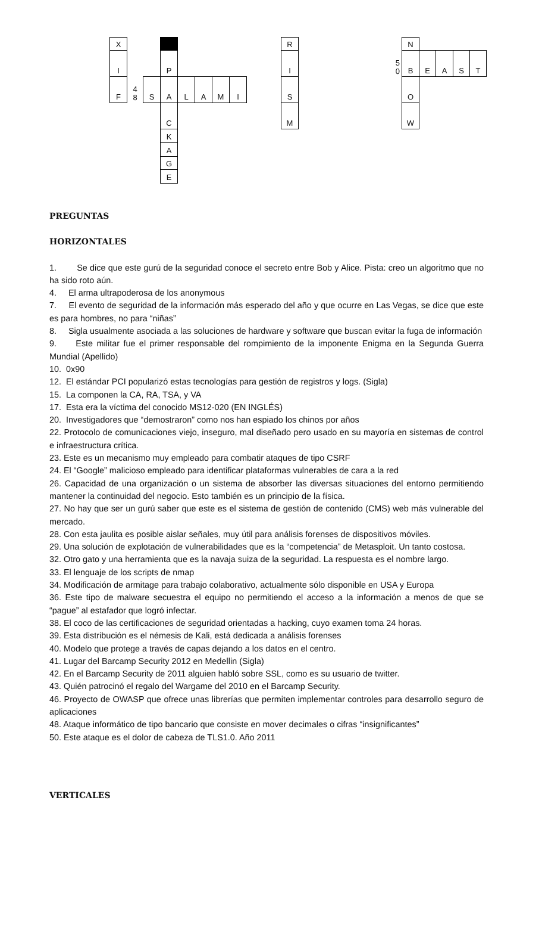| X | | | | | | | | | R | | | N | | | | |
| I | | | P | | | | | | I | | 5 0 | B | E | A | S | T |
| F | 4 8 | S | A | L | A | M | I | | S | | | O | | | | |
| | | | C | | | | | | M | | | W | | | | |
| | | | K | | | | | | | | | | | | | |
| | | | A | | | | | | | | | | | | | |
| | | | G | | | | | | | | | | | | | |
| | | | E | | | | | | | | | | | | | |
PREGUNTAS
HORIZONTALES
1. Se dice que este gurú de la seguridad conoce el secreto entre Bob y Alice. Pista: creo un algoritmo que no ha sido roto aún.
4. El arma ultrapoderosa de los anonymous
7. El evento de seguridad de la información más esperado del año y que ocurre en Las Vegas, se dice que este es para hombres, no para “niñas”
8. Sigla usualmente asociada a las soluciones de hardware y software que buscan evitar la fuga de información
9. Este militar fue el primer responsable del rompimiento de la imponente Enigma en la Segunda Guerra Mundial (Apellido)
10. 0x90
12. El estándar PCI popularizó estas tecnologías para gestión de registros y logs. (Sigla)
15. La componen la CA, RA, TSA, y VA
17. Esta era la víctima del conocido MS12-020 (EN INGLÉS)
20. Investigadores que “demostraron” como nos han espiado los chinos por años
22. Protocolo de comunicaciones viejo, inseguro, mal diseñado pero usado en su mayoría en sistemas de control e infraestructura crítica.
23. Este es un mecanismo muy empleado para combatir ataques de tipo CSRF
24. El “Google” malicioso empleado para identificar plataformas vulnerables de cara a la red
26. Capacidad de una organización o un sistema de absorber las diversas situaciones del entorno permitiendo mantener la continuidad del negocio. Esto también es un principio de la física.
27. No hay que ser un gurú saber que este es el sistema de gestión de contenido (CMS) web más vulnerable del mercado.
28. Con esta jaulita es posible aislar señales, muy útil para análisis forenses de dispositivos móviles.
29. Una solución de explotación de vulnerabilidades que es la “competencia” de Metasploit. Un tanto costosa.
32. Otro gato y una herramienta que es la navaja suiza de la seguridad. La respuesta es el nombre largo.
33. El lenguaje de los scripts de nmap
34. Modificación de armitage para trabajo colaborativo, actualmente sólo disponible en USA y Europa
36. Este tipo de malware secuestra el equipo no permitiendo el acceso a la información a menos de que se “pague” al estafador que logró infectar.
38. El coco de las certificaciones de seguridad orientadas a hacking, cuyo examen toma 24 horas.
39. Esta distribución es el némesis de Kali, está dedicada a análisis forenses
40. Modelo que protege a través de capas dejando a los datos en el centro.
41. Lugar del Barcamp Security 2012 en Medellin (Sigla)
42. En el Barcamp Security de 2011 alguien habló sobre SSL, como es su usuario de twitter.
43. Quién patrocinó el regalo del Wargame del 2010 en el Barcamp Security.
46. Proyecto de OWASP que ofrece unas librerías que permiten implementar controles para desarrollo seguro de aplicaciones
48. Ataque informático de tipo bancario que consiste en mover decimales o cifras “insignificantes”
50. Este ataque es el dolor de cabeza de TLS1.0. Año 2011
VERTICALES